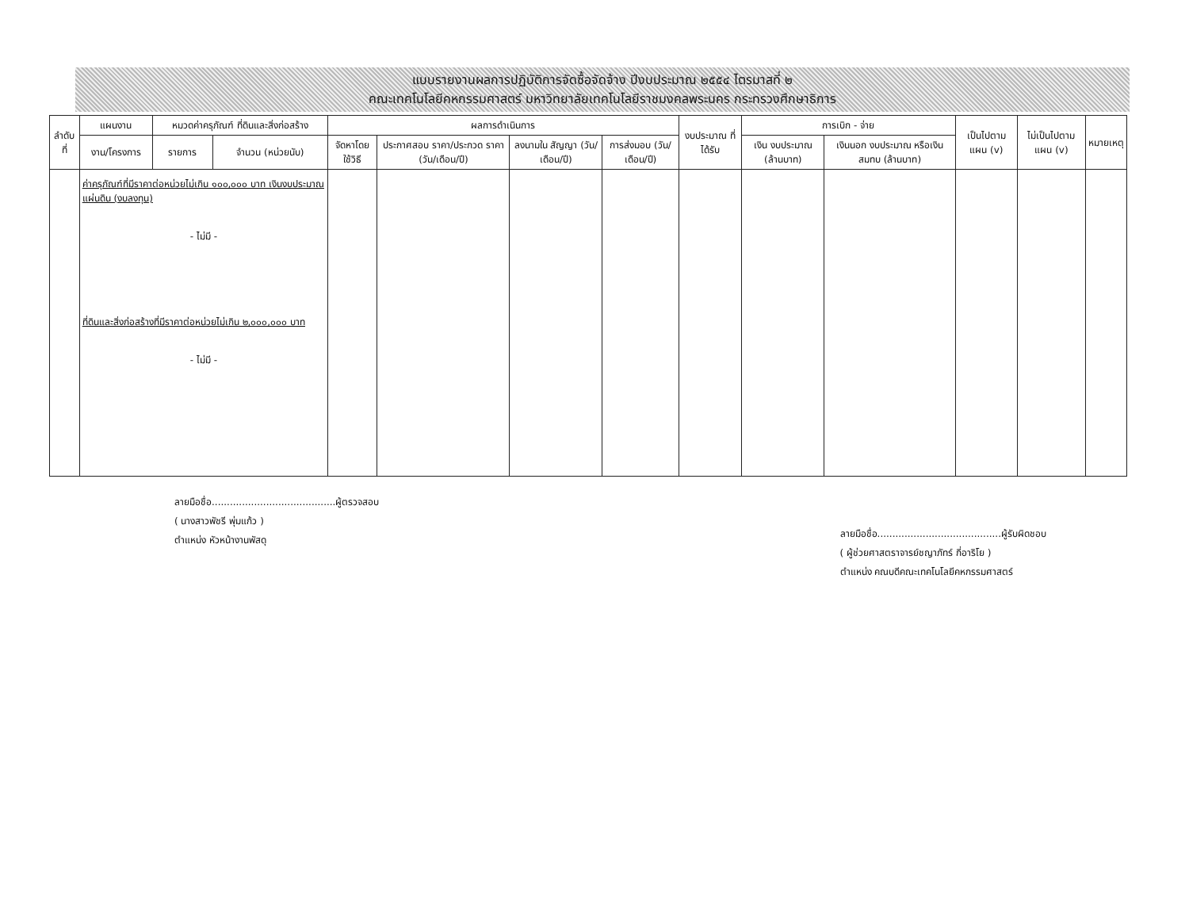แบบรายงานผลการปฏิบัติการจัดซื้อจัดจ้าง ปีงบประมาณ ๒๕๕๔ ไตรมาสที่ ๒
คณะเทคโนโลยีคหกรรมศาสตร์ มหาวิทยาลัยเทคโนโลยีราชมงคลพระนคร กระทรวงศึกษาธิการ
| ลำดับที่ | แผนงาน | หมวดค่าครุภัณฑ์ ที่ดินและสิ่งก่อสร้าง | | ผลการดำเนินการ | | | | งบประมาณ ที่ได้รับ | การเบิก - จ่าย | | เป็นไปตาม แผน (v) | ไม่เป็นไปตาม แผน (v) | หมายเหตุ |
| --- | --- | --- | --- | --- | --- | --- | --- | --- | --- | --- | --- | --- | --- |
| | งาน/โครงการ | รายการ | จำนวน (หน่วยนับ) | จัดหาโดย ใช้วิธี | ประกาศสอบ ราคา/ประกวด ราคา (วัน/เดือน/ปี) | ลงนามใน สัญญา (วัน/เดือน/ปี) | การส่งมอบ (วัน/เดือน/ปี) | | เงิน งบประมาณ (ล้านบาท) | เงินนอก งบประมาณ หรือเงินสมทบ (ล้านบาท) | | | |
| | ค่าครุภัณฑ์ที่มีราคาต่อหน่วยไม่เกิน ๑๐๐,๐๐๐ บาท เงินงบประมาณแผ่นดิน (งบลงทุน) - ไม่มี - ที่ดินและสิ่งก่อสร้างที่มีราคาต่อหน่วยไม่เกิน ๒,๐๐๐,๐๐๐ บาท - ไม่มี - | | | | | | | | | | | | |
ลายมือชื่อ.........................................ผู้ตรวจสอบ
( นางสาวพัชรี พุ่มแก้ว )
ตำแหน่ง หัวหน้างานพัสดุ
ลายมือชื่อ.........................................ผู้รับผิดชอบ
( ผู้ช่วยศาสตราจารย์ชญาภัทร์ กี่อาริโย )
ตำแหน่ง คณบดีคณะเทคโนโลยีคหกรรมศาสตร์